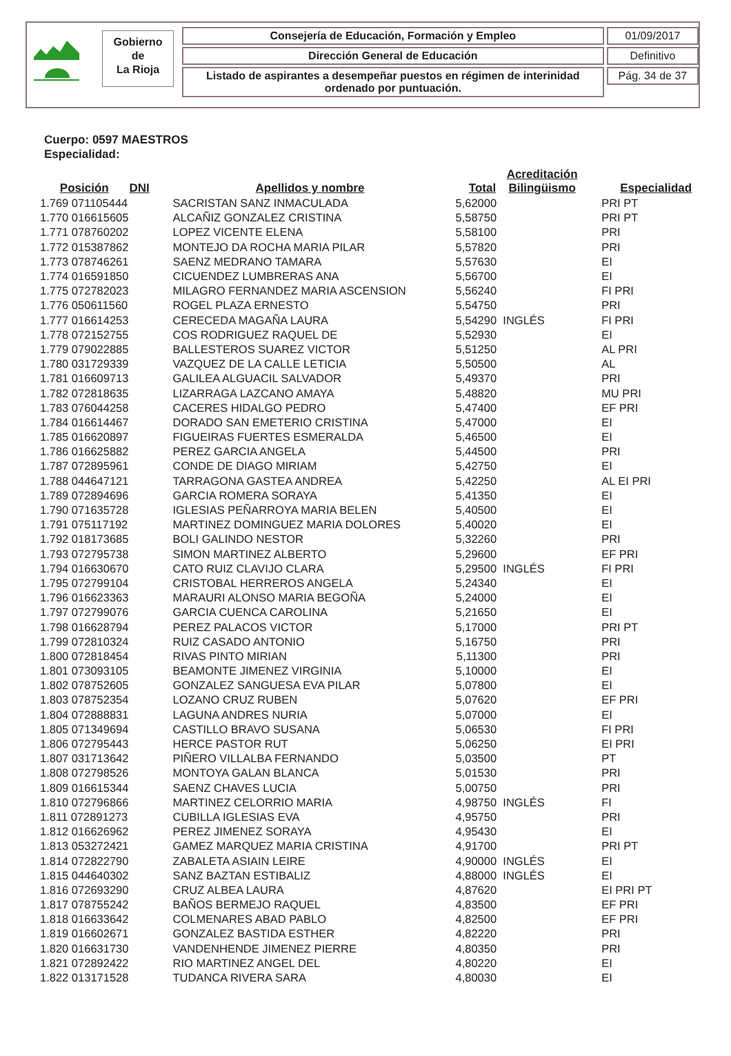Gobierno
de
La Rioja
Consejería de Educación, Formación y Empleo
Dirección General de Educación
Listado de aspirantes a desempeñar puestos en régimen de interinidad ordenado por puntuación.
01/09/2017
Definitivo
Pág. 34 de 37
Cuerpo: 0597 MAESTROS
Especialidad:
| Posición | DNI | Apellidos y nombre | Total | Acreditación Bilingüismo | Especialidad |
| --- | --- | --- | --- | --- | --- |
| 1.769 071105444 | | SACRISTAN SANZ INMACULADA | 5,62000 | | PRI PT |
| 1.770 016615605 | | ALCAÑIZ GONZALEZ CRISTINA | 5,58750 | | PRI PT |
| 1.771 078760202 | | LOPEZ VICENTE ELENA | 5,58100 | | PRI |
| 1.772 015387862 | | MONTEJO DA ROCHA MARIA PILAR | 5,57820 | | PRI |
| 1.773 078746261 | | SAENZ MEDRANO TAMARA | 5,57630 | | EI |
| 1.774 016591850 | | CICUENDEZ LUMBRERAS ANA | 5,56700 | | EI |
| 1.775 072782023 | | MILAGRO FERNANDEZ MARIA ASCENSION | 5,56240 | | FI PRI |
| 1.776 050611560 | | ROGEL PLAZA ERNESTO | 5,54750 | | PRI |
| 1.777 016614253 | | CERECEDA MAGAÑA LAURA | 5,54290 | INGLÉS | FI PRI |
| 1.778 072152755 | | COS RODRIGUEZ RAQUEL DE | 5,52930 | | EI |
| 1.779 079022885 | | BALLESTEROS SUAREZ VICTOR | 5,51250 | | AL PRI |
| 1.780 031729339 | | VAZQUEZ DE LA CALLE LETICIA | 5,50500 | | AL |
| 1.781 016609713 | | GALILEA ALGUACIL SALVADOR | 5,49370 | | PRI |
| 1.782 072818635 | | LIZARRAGA LAZCANO AMAYA | 5,48820 | | MU PRI |
| 1.783 076044258 | | CACERES HIDALGO PEDRO | 5,47400 | | EF PRI |
| 1.784 016614467 | | DORADO SAN EMETERIO CRISTINA | 5,47000 | | EI |
| 1.785 016620897 | | FIGUEIRAS FUERTES ESMERALDA | 5,46500 | | EI |
| 1.786 016625882 | | PEREZ GARCIA ANGELA | 5,44500 | | PRI |
| 1.787 072895961 | | CONDE DE DIAGO MIRIAM | 5,42750 | | EI |
| 1.788 044647121 | | TARRAGONA GASTEA ANDREA | 5,42250 | | AL EI PRI |
| 1.789 072894696 | | GARCIA ROMERA SORAYA | 5,41350 | | EI |
| 1.790 071635728 | | IGLESIAS PEÑARROYA MARIA BELEN | 5,40500 | | EI |
| 1.791 075117192 | | MARTINEZ DOMINGUEZ MARIA DOLORES | 5,40020 | | EI |
| 1.792 018173685 | | BOLI GALINDO NESTOR | 5,32260 | | PRI |
| 1.793 072795738 | | SIMON MARTINEZ ALBERTO | 5,29600 | | EF PRI |
| 1.794 016630670 | | CATO RUIZ CLAVIJO CLARA | 5,29500 | INGLÉS | FI PRI |
| 1.795 072799104 | | CRISTOBAL HERREROS ANGELA | 5,24340 | | EI |
| 1.796 016623363 | | MARAURI ALONSO MARIA BEGOÑA | 5,24000 | | EI |
| 1.797 072799076 | | GARCIA CUENCA CAROLINA | 5,21650 | | EI |
| 1.798 016628794 | | PEREZ PALACOS VICTOR | 5,17000 | | PRI PT |
| 1.799 072810324 | | RUIZ CASADO ANTONIO | 5,16750 | | PRI |
| 1.800 072818454 | | RIVAS PINTO MIRIAN | 5,11300 | | PRI |
| 1.801 073093105 | | BEAMONTE JIMENEZ VIRGINIA | 5,10000 | | EI |
| 1.802 078752605 | | GONZALEZ SANGUESA EVA PILAR | 5,07800 | | EI |
| 1.803 078752354 | | LOZANO CRUZ RUBEN | 5,07620 | | EF PRI |
| 1.804 072888831 | | LAGUNA ANDRES NURIA | 5,07000 | | EI |
| 1.805 071349694 | | CASTILLO BRAVO SUSANA | 5,06530 | | FI PRI |
| 1.806 072795443 | | HERCE PASTOR RUT | 5,06250 | | EI PRI |
| 1.807 031713642 | | PIÑERO VILLALBA FERNANDO | 5,03500 | | PT |
| 1.808 072798526 | | MONTOYA GALAN BLANCA | 5,01530 | | PRI |
| 1.809 016615344 | | SAENZ CHAVES LUCIA | 5,00750 | | PRI |
| 1.810 072796866 | | MARTINEZ CELORRIO MARIA | 4,98750 | INGLÉS | FI |
| 1.811 072891273 | | CUBILLA IGLESIAS EVA | 4,95750 | | PRI |
| 1.812 016626962 | | PEREZ JIMENEZ SORAYA | 4,95430 | | EI |
| 1.813 053272421 | | GAMEZ MARQUEZ MARIA CRISTINA | 4,91700 | | PRI PT |
| 1.814 072822790 | | ZABALETA ASIAIN LEIRE | 4,90000 | INGLÉS | EI |
| 1.815 044640302 | | SANZ BAZTAN ESTIBALIZ | 4,88000 | INGLÉS | EI |
| 1.816 072693290 | | CRUZ ALBEA LAURA | 4,87620 | | EI PRI PT |
| 1.817 078755242 | | BAÑOS BERMEJO RAQUEL | 4,83500 | | EF PRI |
| 1.818 016633642 | | COLMENARES ABAD PABLO | 4,82500 | | EF PRI |
| 1.819 016602671 | | GONZALEZ BASTIDA ESTHER | 4,82220 | | PRI |
| 1.820 016631730 | | VANDENHENDE JIMENEZ PIERRE | 4,80350 | | PRI |
| 1.821 072892422 | | RIO MARTINEZ ANGEL DEL | 4,80220 | | EI |
| 1.822 013171528 | | TUDANCA RIVERA SARA | 4,80030 | | EI |